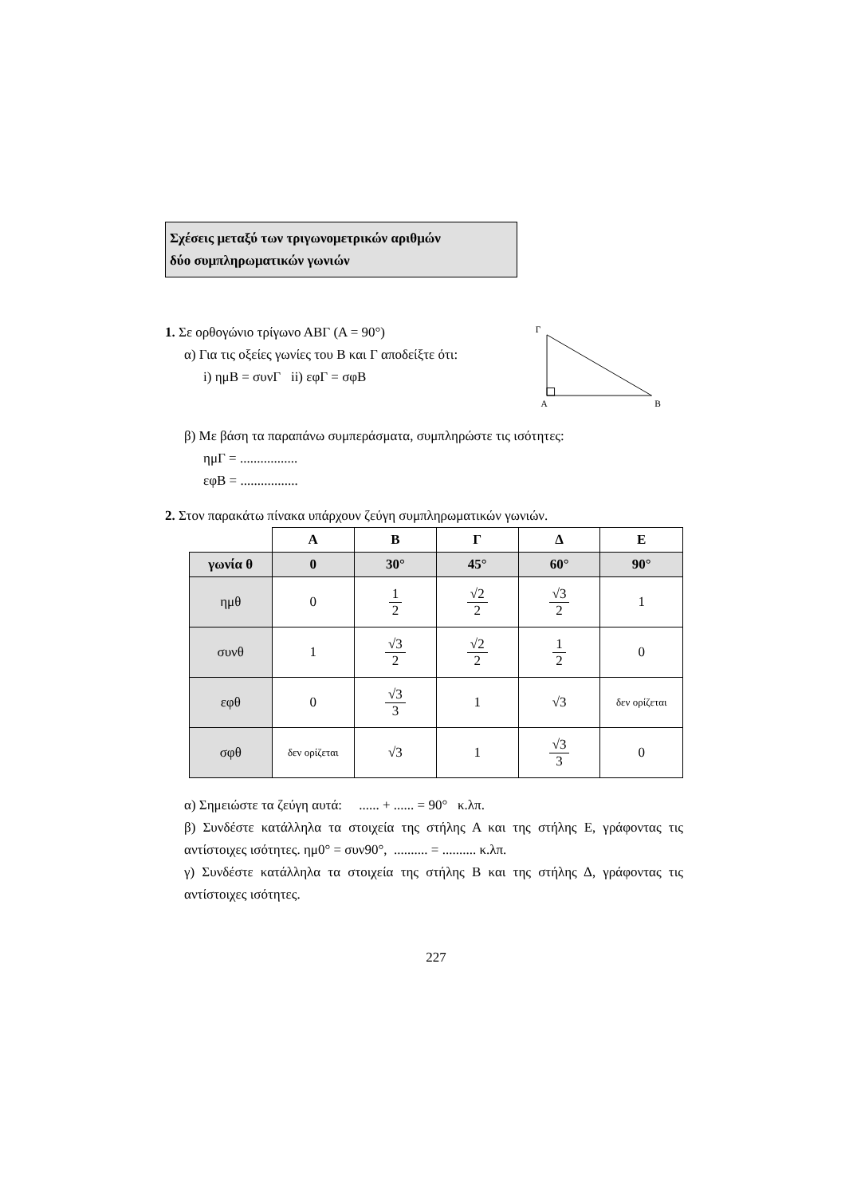Σχέσεις μεταξύ των τριγωνομετρικών αριθμών
δύο συμπληρωματικών γωνιών
1. Σε ορθογώνιο τρίγωνο ΑΒΓ (Α = 90°)
α) Για τις οξείες γωνίες του Β και Γ αποδείξτε ότι:
i) ημΒ = συνΓ ii) εφΓ = σφΒ
Γ
Α
Β
β) Με βάση τα παραπάνω συμπεράσματα, συμπληρώστε τις ισότητες:
ημΓ = .................
εφΒ = .................
2. Στον παρακάτω πίνακα υπάρχουν ζεύγη συμπληρωματικών γωνιών.
| | Α | Β | Γ | Δ | Ε |
| γωνία θ | 0 | 30° | 45° | 60° | 90° |
| ημθ | 0 | 1 2 | √2 2 | √3 2 | 1 |
| συνθ | 1 | √3 2 | √2 2 | 1 2 | 0 |
| εφθ | 0 | √3 3 | 1 | √3 | δεν ορίζεται |
| σφθ | δεν ορίζεται | √3 | 1 | √3 3 | 0 |
α) Σημειώστε τα ζεύγη αυτά: ...... + ...... = 90° κ.λπ.
β) Συνδέστε κατάλληλα τα στοιχεία της στήλης Α και της στήλης Ε, γράφοντας τις αντίστοιχες ισότητες. ημ0° = συν90°, .......... = .......... κ.λπ.
γ) Συνδέστε κατάλληλα τα στοιχεία της στήλης Β και της στήλης Δ, γράφοντας τις αντίστοιχες ισότητες.
227